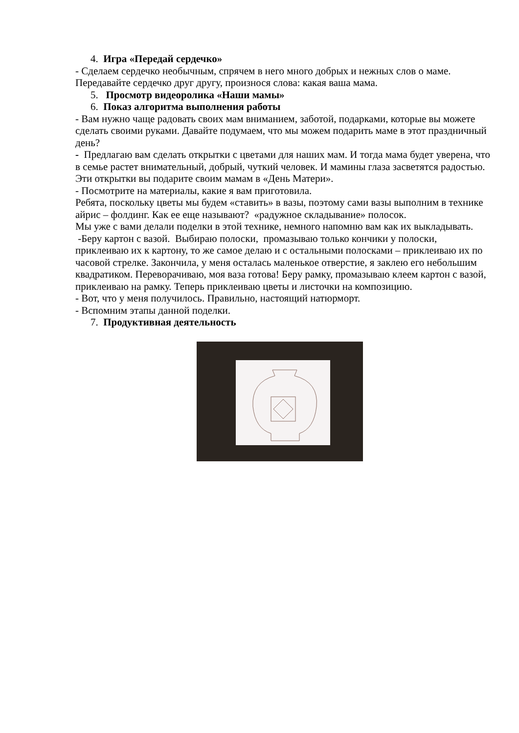4. Игра «Передай сердечко»
- Сделаем сердечко необычным, спрячем в него много добрых и нежных слов о маме. Передавайте сердечко друг другу, произнося слова: какая ваша мама.
5. Просмотр видеоролика «Наши мамы»
6. Показ алгоритма выполнения работы
- Вам нужно чаще радовать своих мам вниманием, заботой, подарками, которые вы можете сделать своими руками. Давайте подумаем, что мы можем подарить маме в этот праздничный день?
- Предлагаю вам сделать открытки с цветами для наших мам. И тогда мама будет уверена, что в семье растет внимательный, добрый, чуткий человек. И мамины глаза засветятся радостью. Эти открытки вы подарите своим мамам в «День Матери».
- Посмотрите на материалы, какие я вам приготовила.
Ребята, поскольку цветы мы будем «ставить» в вазы, поэтому сами вазы выполним в технике айрис – фолдинг. Как ее еще называют? «радужное складывание» полосок.
Мы уже с вами делали поделки в этой технике, немного напомню вам как их выкладывать.
-Беру картон с вазой. Выбираю полоски, промазываю только кончики у полоски, приклеиваю их к картону, то же самое делаю и с остальными полосками – приклеиваю их по часовой стрелке. Закончила, у меня осталась маленькое отверстие, я заклею его небольшим квадратиком. Переворачиваю, моя ваза готова! Беру рамку, промазываю клеем картон с вазой, приклеиваю на рамку. Теперь приклеиваю цветы и листочки на композицию.
- Вот, что у меня получилось. Правильно, настоящий натюрморт.
- Вспомним этапы данной поделки.
7. Продуктивная деятельность